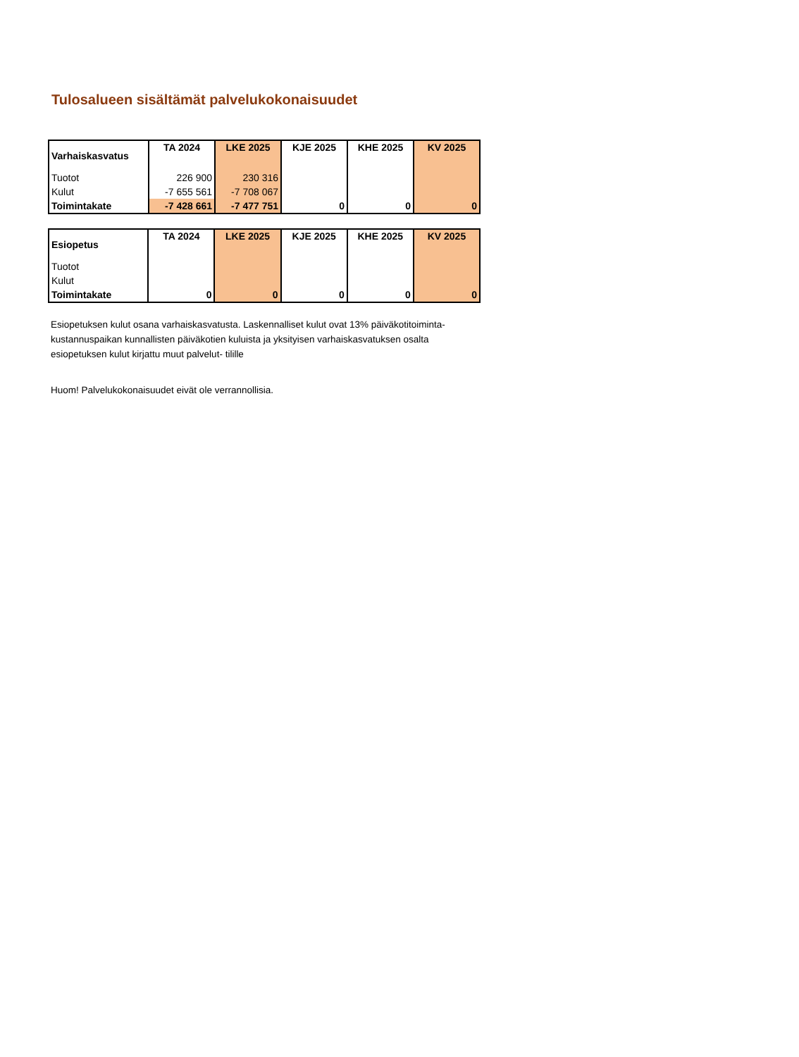Tulosalueen sisältämät palvelukokonaisuudet
| Varhaiskasvatus | TA 2024 | LKE 2025 | KJE 2025 | KHE 2025 | KV 2025 |
| --- | --- | --- | --- | --- | --- |
| Tuotot | 226 900 | 230 316 | | | |
| Kulut | -7 655 561 | -7 708 067 | | | |
| Toimintakate | -7 428 661 | -7 477 751 | 0 | 0 | 0 |
| Esiopetus | TA 2024 | LKE 2025 | KJE 2025 | KHE 2025 | KV 2025 |
| --- | --- | --- | --- | --- | --- |
| Tuotot | | | | | |
| Kulut | | | | | |
| Toimintakate | 0 | 0 | 0 | 0 | 0 |
Esiopetuksen kulut osana varhaiskasvatusta. Laskennalliset kulut ovat 13% päiväkotitoiminta-
kustannuspaikan kunnallisten päiväkotien kuluista ja yksityisen varhaiskasvatuksen osalta
esiopetuksen kulut kirjattu muut palvelut- tilille
Huom! Palvelukokonaisuudet eivät ole verrannollisia.